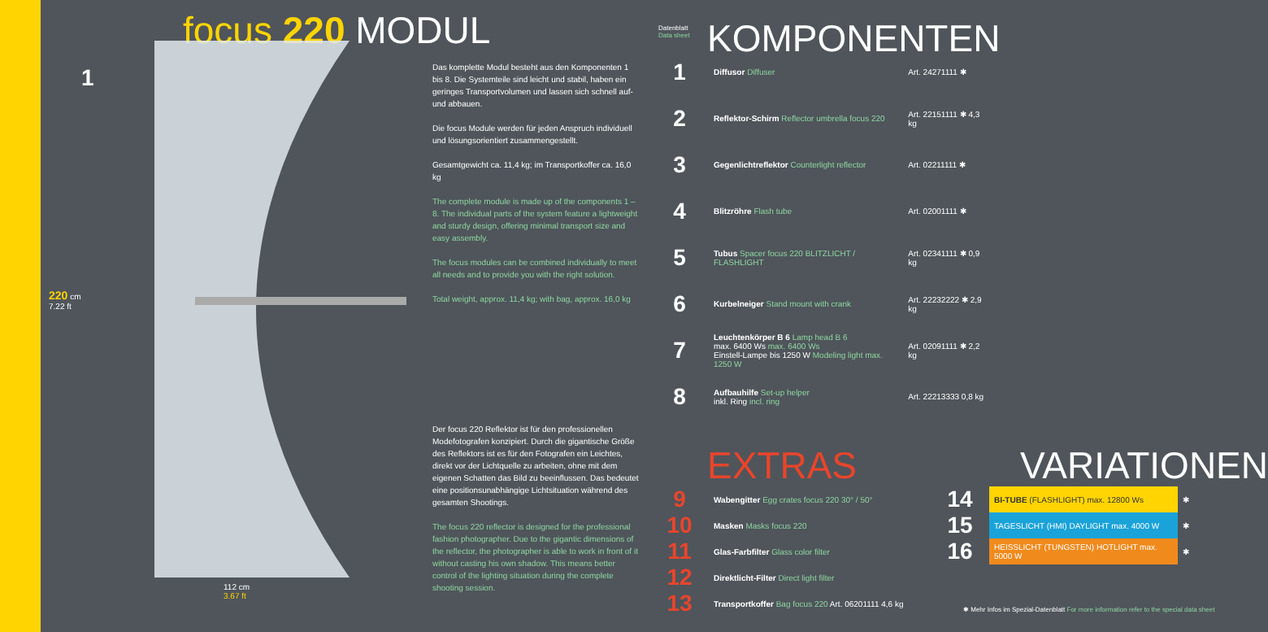focus 220 MODUL
220 cm
7.22 ft
112 cm
3.67 ft
1
Das komplette Modul besteht aus den Komponenten 1 bis 8. Die Systemteile sind leicht und stabil, haben ein geringes Transportvolumen und lassen sich schnell auf- und abbauen.
Die focus Module werden für jeden Anspruch individuell und lösungsorientiert zusammengestellt.
Gesamtgewicht ca. 11,4 kg; im Transportkoffer ca. 16,0 kg
The complete module is made up of the components 1 – 8. The individual parts of the system feature a lightweight and sturdy design, offering minimal transport size and easy assembly.
The focus modules can be combined individually to meet all needs and to provide you with the right solution.
Total weight, approx. 11,4 kg; with bag, approx. 16,0 kg
Der focus 220 Reflektor ist für den professionellen Modefotografen konzipiert. Durch die gigantische Größe des Reflektors ist es für den Fotografen ein Leichtes, direkt vor der Lichtquelle zu arbeiten, ohne mit dem eigenen Schatten das Bild zu beeinflussen. Das bedeutet eine positionsunabhängige Lichtsituation während des gesamten Shootings.
The focus 220 reflector is designed for the professional fashion photographer. Due to the gigantic dimensions of the reflector, the photographer is able to work in front of it without casting his own shadow. This means better control of the lighting situation during the complete shooting session.
Datenblatt
Data sheet
KOMPONENTEN
| 1 | Diffusor Diffuser | Art. 24271111 ✱ |
| 2 | Reflektor-Schirm Reflector umbrella focus 220 | Art. 22151111 ✱ 4,3 kg |
| 3 | Gegenlichtreflektor Counterlight reflector | Art. 02211111 ✱ |
| 4 | Blitzröhre Flash tube | Art. 02001111 ✱ |
| 5 | Tubus Spacer focus 220 BLITZLICHT / FLASHLIGHT | Art. 02341111 ✱ 0,9 kg |
| 6 | Kurbelneiger Stand mount with crank | Art. 22232222 ✱ 2,9 kg |
| 7 | Leuchtenkörper B 6 Lamp head B 6 max. 6400 Ws max. 6400 Ws Einstell-Lampe bis 1250 W Modeling light max. 1250 W | Art. 02091111 ✱ 2,2 kg |
| 8 | Aufbauhilfe Set-up helper inkl. Ring incl. ring | Art. 22213333 0,8 kg |
EXTRAS VARIATIONEN
| 9 | Wabengitter Egg crates focus 220 30° / 50° |
| 10 | Masken Masks focus 220 |
| 11 | Glas-Farbfilter Glass color filter |
| 12 | Direktlicht-Filter Direct light filter |
| 13 | Transportkoffer Bag focus 220 Art. 06201111 4,6 kg |
| 14 | BI-TUBE (FLASHLIGHT) max. 12800 Ws | ✱ |
| 15 | TAGESLICHT (HMI) DAYLIGHT max. 4000 W | ✱ |
| 16 | HEISSLICHT (TUNGSTEN) HOTLIGHT max. 5000 W | ✱ |
✱ Mehr Infos im Spezial-Datenblatt For more information refer to the special data sheet